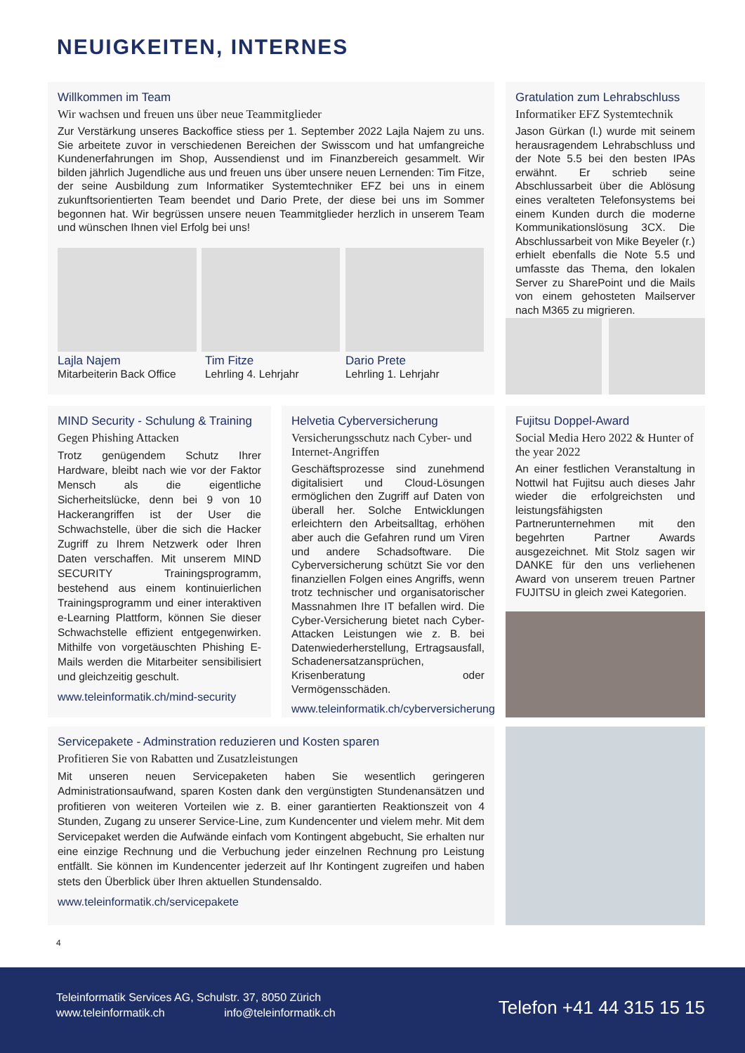NEUIGKEITEN, INTERNES
Willkommen im Team
Wir wachsen und freuen uns über neue Teammitglieder
Zur Verstärkung unseres Backoffice stiess per 1. September 2022 Lajla Najem zu uns. Sie arbeitete zuvor in verschiedenen Bereichen der Swisscom und hat umfangreiche Kundenerfahrungen im Shop, Aussendienst und im Finanzbereich gesammelt. Wir bilden jährlich Jugendliche aus und freuen uns über unsere neuen Lernenden: Tim Fitze, der seine Ausbildung zum Informatiker Systemtechniker EFZ bei uns in einem zukunftsorientierten Team beendet und Dario Prete, der diese bei uns im Sommer begonnen hat. Wir begrüssen unsere neuen Teammitglieder herzlich in unserem Team und wünschen Ihnen viel Erfolg bei uns!
Lajla Najem
Mitarbeiterin Back Office
Tim Fitze
Lehrling 4. Lehrjahr
Dario Prete
Lehrling 1. Lehrjahr
Gratulation zum Lehrabschluss
Informatiker EFZ Systemtechnik
Jason Gürkan (l.) wurde mit seinem herausragendem Lehrabschluss und der Note 5.5 bei den besten IPAs erwähnt. Er schrieb seine Abschlussarbeit über die Ablösung eines veralteten Telefonsystems bei einem Kunden durch die moderne Kommunikationslösung 3CX. Die Abschlussarbeit von Mike Beyeler (r.) erhielt ebenfalls die Note 5.5 und umfasste das Thema, den lokalen Server zu SharePoint und die Mails von einem gehosteten Mailserver nach M365 zu migrieren.
MIND Security - Schulung & Training
Gegen Phishing Attacken
Trotz genügendem Schutz Ihrer Hardware, bleibt nach wie vor der Faktor Mensch als die eigentliche Sicherheitslücke, denn bei 9 von 10 Hackerangriffen ist der User die Schwachstelle, über die sich die Hacker Zugriff zu Ihrem Netzwerk oder Ihren Daten verschaffen. Mit unserem MIND SECURITY Trainingsprogramm, bestehend aus einem kontinuierlichen Trainingsprogramm und einer interaktiven e-Learning Plattform, können Sie dieser Schwachstelle effizient entgegenwirken. Mithilfe von vorgetäuschten Phishing E-Mails werden die Mitarbeiter sensibilisiert und gleichzeitig geschult.
www.teleinformatik.ch/mind-security
Helvetia Cyberversicherung
Versicherungsschutz nach Cyber- und Internet-Angriffen
Geschäftsprozesse sind zunehmend digitalisiert und Cloud-Lösungen ermöglichen den Zugriff auf Daten von überall her. Solche Entwicklungen erleichtern den Arbeitsalltag, erhöhen aber auch die Gefahren rund um Viren und andere Schadsoftware. Die Cyberversicherung schützt Sie vor den finanziellen Folgen eines Angriffs, wenn trotz technischer und organisatorischer Massnahmen Ihre IT befallen wird. Die Cyber-Versicherung bietet nach Cyber-Attacken Leistungen wie z. B. bei Datenwiederherstellung, Ertragsausfall, Schadenersatzansprüchen, Krisenberatung oder Vermögensschäden.
www.teleinformatik.ch/cyberversicherung
Fujitsu Doppel-Award
Social Media Hero 2022 & Hunter of the year 2022
An einer festlichen Veranstaltung in Nottwil hat Fujitsu auch dieses Jahr wieder die erfolgreichsten und leistungsfähigsten Partnerunternehmen mit den begehrten Partner Awards ausgezeichnet. Mit Stolz sagen wir DANKE für den uns verliehenen Award von unserem treuen Partner FUJITSU in gleich zwei Kategorien.
Servicepakete - Adminstration reduzieren und Kosten sparen
Profitieren Sie von Rabatten und Zusatzleistungen
Mit unseren neuen Servicepaketen haben Sie wesentlich geringeren Administrationsaufwand, sparen Kosten dank den vergünstigten Stundenansätzen und profitieren von weiteren Vorteilen wie z. B. einer garantierten Reaktionszeit von 4 Stunden, Zugang zu unserer Service-Line, zum Kundencenter und vielem mehr. Mit dem Servicepaket werden die Aufwände einfach vom Kontingent abgebucht, Sie erhalten nur eine einzige Rechnung und die Verbuchung jeder einzelnen Rechnung pro Leistung entfällt. Sie können im Kundencenter jederzeit auf Ihr Kontingent zugreifen und haben stets den Überblick über Ihren aktuellen Stundensaldo.
www.teleinformatik.ch/servicepakete
4
Teleinformatik Services AG, Schulstr. 37, 8050 Zürich
www.teleinformatik.ch info@teleinformatik.ch
Telefon +41 44 315 15 15